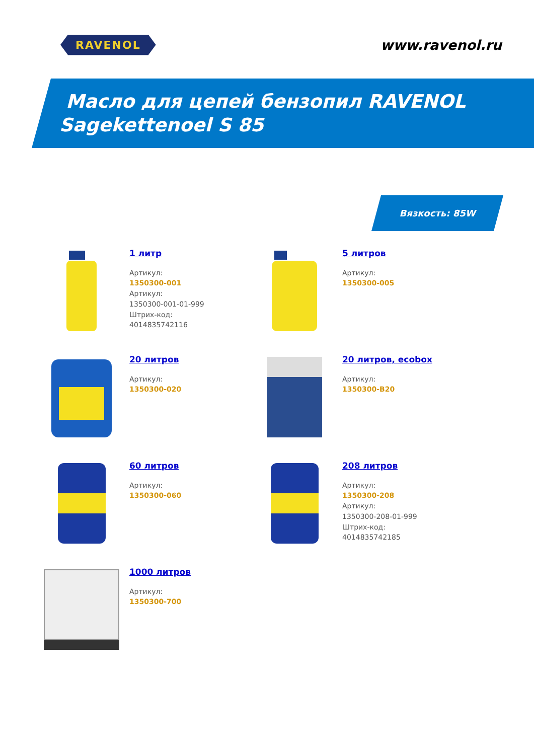RAVENOL
www.ravenol.ru
Масло для цепей бензопил RAVENOL
Sagekettenoel S 85
Вязкость: 85W
1 литр
Артикул:
1350300-001
Артикул:
1350300-001-01-999
Штрих-код:
4014835742116
5 литров
Артикул:
1350300-005
20 литров
Артикул:
1350300-020
20 литров, ecobox
Артикул:
1350300-B20
60 литров
Артикул:
1350300-060
208 литров
Артикул:
1350300-208
Артикул:
1350300-208-01-999
Штрих-код:
4014835742185
1000 литров
Артикул:
1350300-700